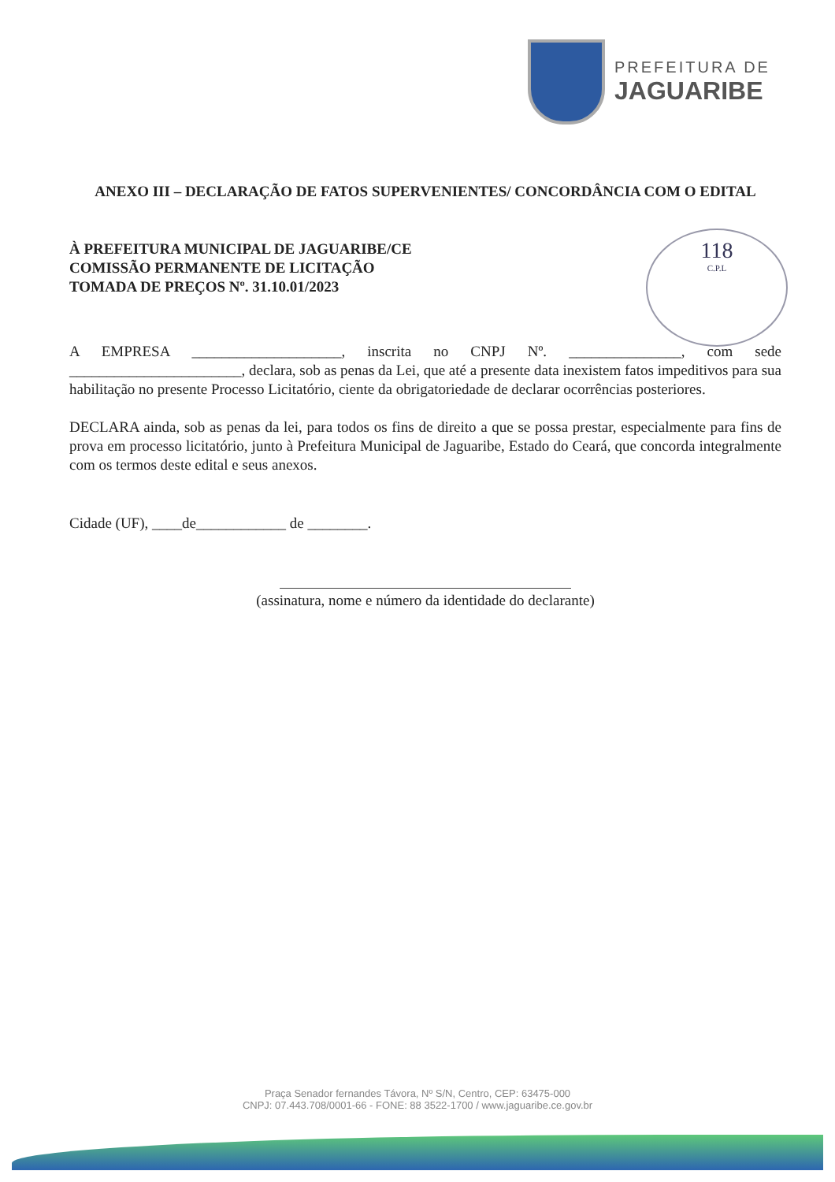PREFEITURA DE
JAGUARIBE
118
C.P.L
ANEXO III – DECLARAÇÃO DE FATOS SUPERVENIENTES/ CONCORDÂNCIA COM O EDITAL
À PREFEITURA MUNICIPAL DE JAGUARIBE/CE
COMISSÃO PERMANENTE DE LICITAÇÃO
TOMADA DE PREÇOS Nº. 31.10.01/2023
A EMPRESA ____________________, inscrita no CNPJ Nº. _______________, com sede _______________________, declara, sob as penas da Lei, que até a presente data inexistem fatos impeditivos para sua habilitação no presente Processo Licitatório, ciente da obrigatoriedade de declarar ocorrências posteriores.
DECLARA ainda, sob as penas da lei, para todos os fins de direito a que se possa prestar, especialmente para fins de prova em processo licitatório, junto à Prefeitura Municipal de Jaguaribe, Estado do Ceará, que concorda integralmente com os termos deste edital e seus anexos.
Cidade (UF), ____de____________ de ________.
(assinatura, nome e número da identidade do declarante)
Praça Senador fernandes Távora, Nº S/N, Centro, CEP: 63475-000
CNPJ: 07.443.708/0001-66 - FONE: 88 3522-1700 / www.jaguaribe.ce.gov.br